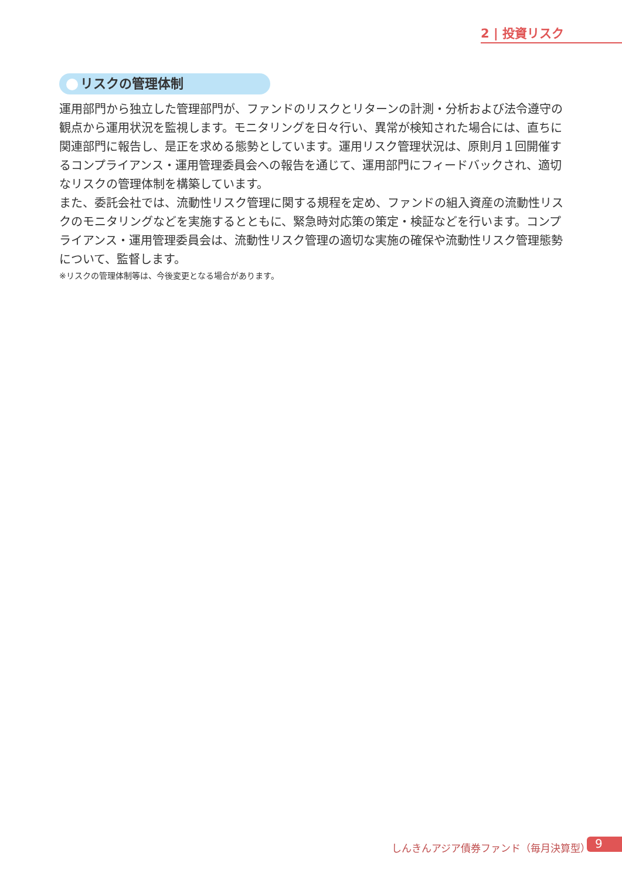2 | 投資リスク
リスクの管理体制
運用部門から独立した管理部門が、ファンドのリスクとリターンの計測・分析および法令遵守の観点から運用状況を監視します。モニタリングを日々行い、異常が検知された場合には、直ちに関連部門に報告し、是正を求める態勢としています。運用リスク管理状況は、原則月１回開催するコンプライアンス・運用管理委員会への報告を通じて、運用部門にフィードバックされ、適切なリスクの管理体制を構築しています。
また、委託会社では、流動性リスク管理に関する規程を定め、ファンドの組入資産の流動性リスクのモニタリングなどを実施するとともに、緊急時対応策の策定・検証などを行います。コンプライアンス・運用管理委員会は、流動性リスク管理の適切な実施の確保や流動性リスク管理態勢について、監督します。
※リスクの管理体制等は、今後変更となる場合があります。
しんきんアジア債券ファンド（毎月決算型）
9